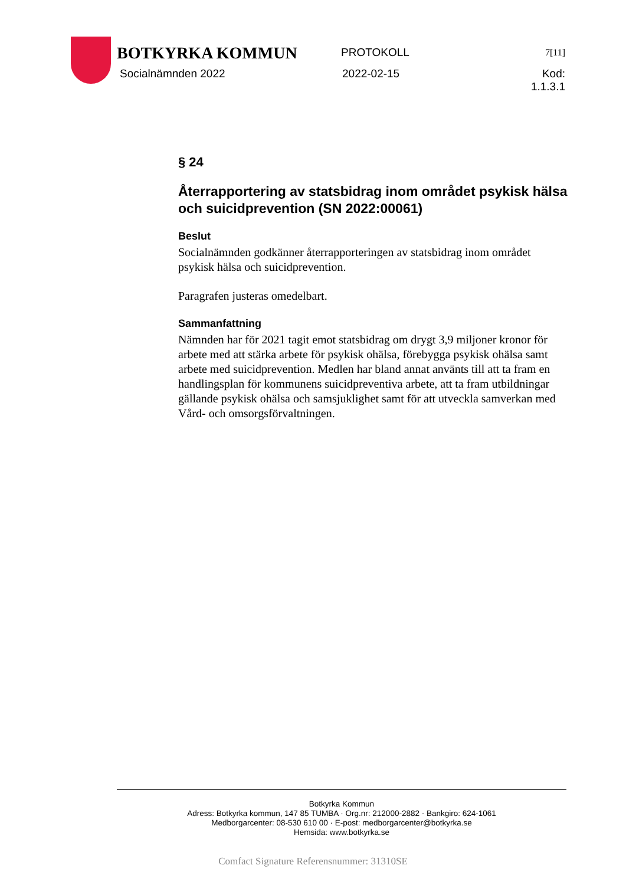BOTKYRKA KOMMUN
PROTOKOLL
7[11]
Socialnämnden 2022 2022-02-15 Kod: 1.1.3.1
§ 24
Återrapportering av statsbidrag inom området psykisk hälsa och suicidprevention (SN 2022:00061)
Beslut
Socialnämnden godkänner återrapporteringen av statsbidrag inom området psykisk hälsa och suicidprevention.
Paragrafen justeras omedelbart.
Sammanfattning
Nämnden har för 2021 tagit emot statsbidrag om drygt 3,9 miljoner kronor för arbete med att stärka arbete för psykisk ohälsa, förebygga psykisk ohälsa samt arbete med suicidprevention. Medlen har bland annat använts till att ta fram en handlingsplan för kommunens suicidpreventiva arbete, att ta fram utbildningar gällande psykisk ohälsa och samsjuklighet samt för att utveckla samverkan med Vård- och omsorgsförvaltningen.
Botkyrka Kommun
Adress: Botkyrka kommun, 147 85 TUMBA · Org.nr: 212000-2882 · Bankgiro: 624-1061
Medborgarcenter: 08-530 610 00 · E-post: medborgarcenter@botkyrka.se
Hemsida: www.botkyrka.se
Comfact Signature Referensnummer: 31310SE